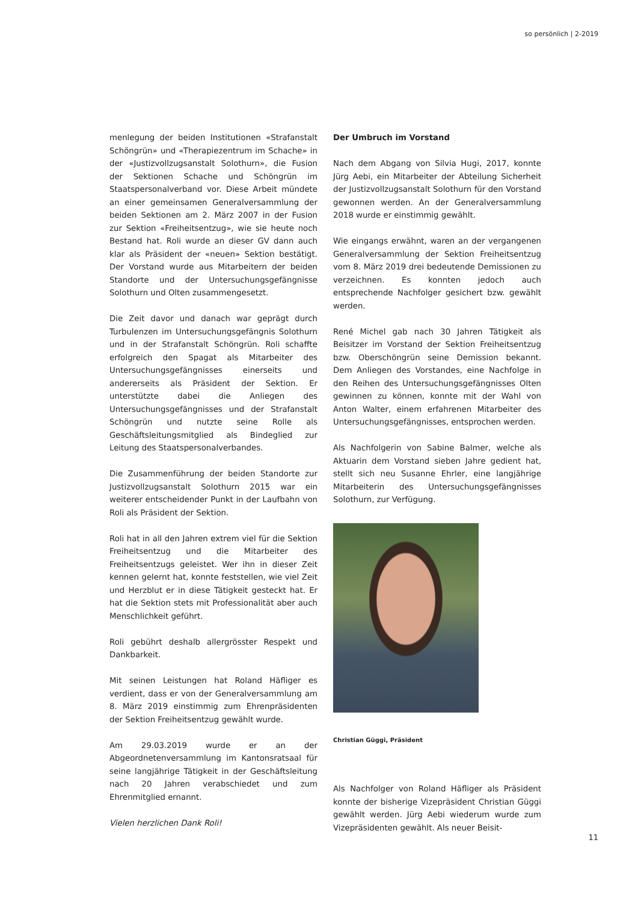so persönlich | 2-2019
menlegung der beiden Institutionen «Strafanstalt Schöngrün» und «Therapiezentrum im Schache» in der «Justizvollzugsanstalt Solothurn», die Fusion der Sektionen Schache und Schöngrün im Staatspersonalverband vor. Diese Arbeit mündete an einer gemeinsamen Generalversammlung der beiden Sektionen am 2. März 2007 in der Fusion zur Sektion «Freiheitsentzug», wie sie heute noch Bestand hat. Roli wurde an dieser GV dann auch klar als Präsident der «neuen» Sektion bestätigt. Der Vorstand wurde aus Mitarbeitern der beiden Standorte und der Untersuchungsgefängnisse Solothurn und Olten zusammengesetzt.
Die Zeit davor und danach war geprägt durch Turbulenzen im Untersuchungsgefängnis Solothurn und in der Strafanstalt Schöngrün. Roli schaffte erfolgreich den Spagat als Mitarbeiter des Untersuchungsgefängnisses einerseits und andererseits als Präsident der Sektion. Er unterstützte dabei die Anliegen des Untersuchungsgefängnisses und der Strafanstalt Schöngrün und nutzte seine Rolle als Geschäftsleitungsmitglied als Bindeglied zur Leitung des Staatspersonalverbandes.
Die Zusammenführung der beiden Standorte zur Justizvollzugsanstalt Solothurn 2015 war ein weiterer entscheidender Punkt in der Laufbahn von Roli als Präsident der Sektion.
Roli hat in all den Jahren extrem viel für die Sektion Freiheitsentzug und die Mitarbeiter des Freiheitsentzugs geleistet. Wer ihn in dieser Zeit kennen gelernt hat, konnte feststellen, wie viel Zeit und Herzblut er in diese Tätigkeit gesteckt hat. Er hat die Sektion stets mit Professionalität aber auch Menschlichkeit geführt.
Roli gebührt deshalb allergrösster Respekt und Dankbarkeit.
Mit seinen Leistungen hat Roland Häfliger es verdient, dass er von der Generalversammlung am 8. März 2019 einstimmig zum Ehrenpräsidenten der Sektion Freiheitsentzug gewählt wurde.
Am 29.03.2019 wurde er an der Abgeordnetenversammlung im Kantonsratsaal für seine langjährige Tätigkeit in der Geschäftsleitung nach 20 Jahren verabschiedet und zum Ehrenmitglied ernannt.
Vielen herzlichen Dank Roli!
Der Umbruch im Vorstand
Nach dem Abgang von Silvia Hugi, 2017, konnte Jürg Aebi, ein Mitarbeiter der Abteilung Sicherheit der Justizvollzugsanstalt Solothurn für den Vorstand gewonnen werden. An der Generalversammlung 2018 wurde er einstimmig gewählt.
Wie eingangs erwähnt, waren an der vergangenen Generalversammlung der Sektion Freiheitsentzug vom 8. März 2019 drei bedeutende Demissionen zu verzeichnen. Es konnten jedoch auch entsprechende Nachfolger gesichert bzw. gewählt werden.
René Michel gab nach 30 Jahren Tätigkeit als Beisitzer im Vorstand der Sektion Freiheitsentzug bzw. Oberschöngrün seine Demission bekannt. Dem Anliegen des Vorstandes, eine Nachfolge in den Reihen des Untersuchungsgefängnisses Olten gewinnen zu können, konnte mit der Wahl von Anton Walter, einem erfahrenen Mitarbeiter des Untersuchungsgefängnisses, entsprochen werden.
Als Nachfolgerin von Sabine Balmer, welche als Aktuarin dem Vorstand sieben Jahre gedient hat, stellt sich neu Susanne Ehrler, eine langjährige Mitarbeiterin des Untersuchungsgefängnisses Solothurn, zur Verfügung.
Christian Güggi, Präsident
Als Nachfolger von Roland Häfliger als Präsident konnte der bisherige Vizepräsident Christian Güggi gewählt werden. Jürg Aebi wiederum wurde zum Vizepräsidenten gewählt. Als neuer Beisit-
11